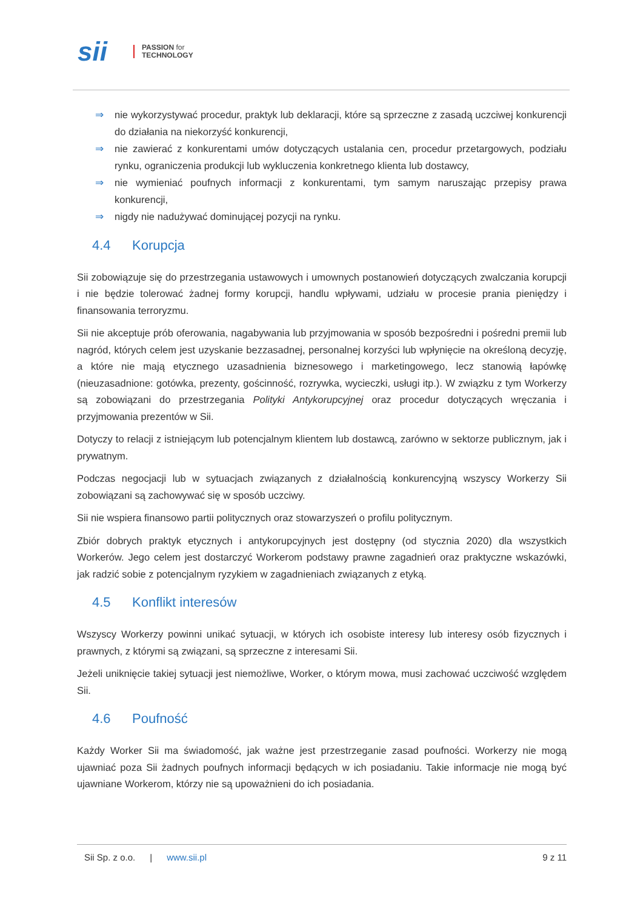sii
PASSION for
TECHNOLOGY
⇒ nie wykorzystywać procedur, praktyk lub deklaracji, które są sprzeczne z zasadą uczciwej konkurencji do działania na niekorzyść konkurencji,
⇒ nie zawierać z konkurentami umów dotyczących ustalania cen, procedur przetargowych, podziału rynku, ograniczenia produkcji lub wykluczenia konkretnego klienta lub dostawcy,
⇒ nie wymieniać poufnych informacji z konkurentami, tym samym naruszając przepisy prawa konkurencji,
⇒ nigdy nie nadużywać dominującej pozycji na rynku.
4.4 Korupcja
Sii zobowiązuje się do przestrzegania ustawowych i umownych postanowień dotyczących zwalczania korupcji i nie będzie tolerować żadnej formy korupcji, handlu wpływami, udziału w procesie prania pieniędzy i finansowania terroryzmu.
Sii nie akceptuje prób oferowania, nagabywania lub przyjmowania w sposób bezpośredni i pośredni premii lub nagród, których celem jest uzyskanie bezzasadnej, personalnej korzyści lub wpłynięcie na określoną decyzję, a które nie mają etycznego uzasadnienia biznesowego i marketingowego, lecz stanowią łapówkę (nieuzasadnione: gotówka, prezenty, gościnność, rozrywka, wycieczki, usługi itp.). W związku z tym Workerzy są zobowiązani do przestrzegania Polityki Antykorupcyjnej oraz procedur dotyczących wręczania i przyjmowania prezentów w Sii.
Dotyczy to relacji z istniejącym lub potencjalnym klientem lub dostawcą, zarówno w sektorze publicznym, jak i prywatnym.
Podczas negocjacji lub w sytuacjach związanych z działalnością konkurencyjną wszyscy Workerzy Sii zobowiązani są zachowywać się w sposób uczciwy.
Sii nie wspiera finansowo partii politycznych oraz stowarzyszeń o profilu politycznym.
Zbiór dobrych praktyk etycznych i antykorupcyjnych jest dostępny (od stycznia 2020) dla wszystkich Workerów. Jego celem jest dostarczyć Workerom podstawy prawne zagadnień oraz praktyczne wskazówki, jak radzić sobie z potencjalnym ryzykiem w zagadnieniach związanych z etyką.
4.5 Konflikt interesów
Wszyscy Workerzy powinni unikać sytuacji, w których ich osobiste interesy lub interesy osób fizycznych i prawnych, z którymi są związani, są sprzeczne z interesami Sii.
Jeżeli uniknięcie takiej sytuacji jest niemożliwe, Worker, o którym mowa, musi zachować uczciwość względem Sii.
4.6 Poufność
Każdy Worker Sii ma świadomość, jak ważne jest przestrzeganie zasad poufności. Workerzy nie mogą ujawniać poza Sii żadnych poufnych informacji będących w ich posiadaniu. Takie informacje nie mogą być ujawniane Workerom, którzy nie są upoważnieni do ich posiadania.
Sii Sp. z o.o. | www.sii.pl 9 z 11